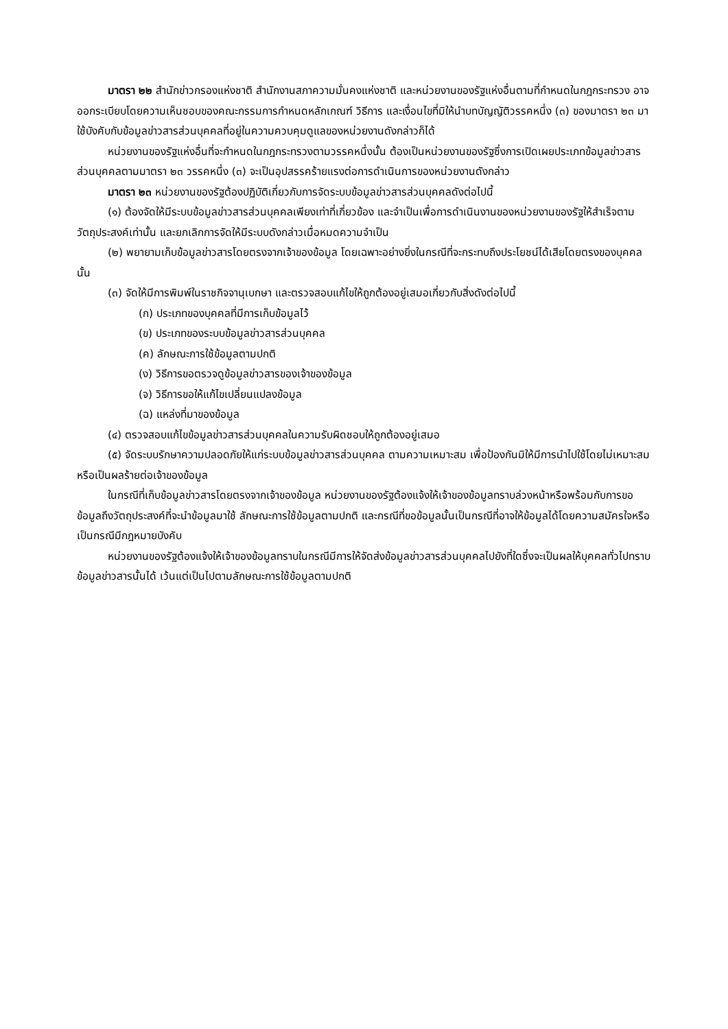มาตรา ๒๒ สำนักข่าวกรองแห่งชาติ สำนักงานสภาความมั่นคงแห่งชาติ และหน่วยงานของรัฐแห่งอื่นตามที่กำหนดในกฎกระทรวง อาจออกระเบียบโดยความเห็นชอบของคณะกรรมการกำหนดหลักเกณฑ์ วิธีการ และเงื่อนไขที่มิให้นำบทบัญญัติวรรคหนึ่ง (๓) ของมาตรา ๒๓ มาใช้บังคับกับข้อมูลข่าวสารส่วนบุคคลที่อยู่ในความควบคุมดูแลของหน่วยงานดังกล่าวก็ได้
หน่วยงานของรัฐแห่งอื่นที่จะกำหนดในกฎกระทรวงตามวรรคหนึ่งนั้น ต้องเป็นหน่วยงานของรัฐซึ่งการเปิดเผยประเภทข้อมูลข่าวสารส่วนบุคคลตามมาตรา ๒๓ วรรคหนึ่ง (๓) จะเป็นอุปสรรคร้ายแรงต่อการดำเนินการของหน่วยงานดังกล่าว
มาตรา ๒๓ หน่วยงานของรัฐต้องปฏิบัติเกี่ยวกับการจัดระบบข้อมูลข่าวสารส่วนบุคคลดังต่อไปนี้
(๑) ต้องจัดให้มีระบบข้อมูลข่าวสารส่วนบุคคลเพียงเท่าที่เกี่ยวข้อง และจำเป็นเพื่อการดำเนินงานของหน่วยงานของรัฐให้สำเร็จตามวัตถุประสงค์เท่านั้น และยกเลิกการจัดให้มีระบบดังกล่าวเมื่อหมดความจำเป็น
(๒) พยายามเก็บข้อมูลข่าวสารโดยตรงจากเจ้าของข้อมูล โดยเฉพาะอย่างยิ่งในกรณีที่จะกระทบถึงประโยชน์ได้เสียโดยตรงของบุคคลนั้น
(๓) จัดให้มีการพิมพ์ในราชกิจจานุเบกษา และตรวจสอบแก้ไขให้ถูกต้องอยู่เสมอเกี่ยวกับสิ่งดังต่อไปนี้
(ก) ประเภทของบุคคลที่มีการเก็บข้อมูลไว้
(ข) ประเภทของระบบข้อมูลข่าวสารส่วนบุคคล
(ค) ลักษณะการใช้ข้อมูลตามปกติ
(ง) วิธีการขอตรวจดูข้อมูลข่าวสารของเจ้าของข้อมูล
(จ) วิธีการขอให้แก้ไขเปลี่ยนแปลงข้อมูล
(ฉ) แหล่งที่มาของข้อมูล
(๔) ตรวจสอบแก้ไขข้อมูลข่าวสารส่วนบุคคลในความรับผิดชอบให้ถูกต้องอยู่เสมอ
(๕) จัดระบบรักษาความปลอดภัยให้แก่ระบบข้อมูลข่าวสารส่วนบุคคล ตามความเหมาะสม เพื่อป้องกันมิให้มีการนำไปใช้โดยไม่เหมาะสมหรือเป็นผลร้ายต่อเจ้าของข้อมูล
ในกรณีที่เก็บข้อมูลข่าวสารโดยตรงจากเจ้าของข้อมูล หน่วยงานของรัฐต้องแจ้งให้เจ้าของข้อมูลทราบล่วงหน้าหรือพร้อมกับการขอข้อมูลถึงวัตถุประสงค์ที่จะนำข้อมูลมาใช้ ลักษณะการใช้ข้อมูลตามปกติ และกรณีที่ขอข้อมูลนั้นเป็นกรณีที่อาจให้ข้อมูลได้โดยความสมัครใจหรือเป็นกรณีมีกฎหมายบังคับ
หน่วยงานของรัฐต้องแจ้งให้เจ้าของข้อมูลทราบในกรณีมีการให้จัดส่งข้อมูลข่าวสารส่วนบุคคลไปยังที่ใดซึ่งจะเป็นผลให้บุคคลทั่วไปทราบข้อมูลข่าวสารนั้นได้ เว้นแต่เป็นไปตามลักษณะการใช้ข้อมูลตามปกติ